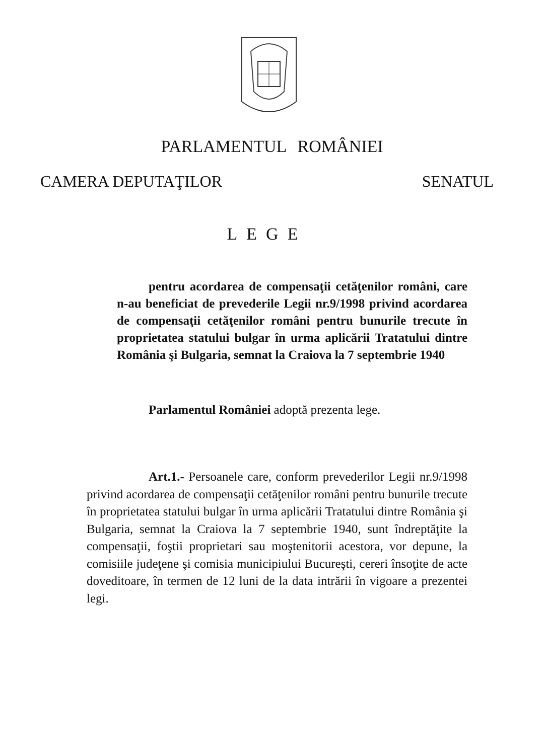PARLAMENTUL ROMÂNIEI
CAMERA DEPUTAŢILOR SENATUL
LEGE
pentru acordarea de compensaţii cetăţenilor români, care n-au beneficiat de prevederile Legii nr.9/1998 privind acordarea de compensaţii cetăţenilor români pentru bunurile trecute în proprietatea statului bulgar în urma aplicării Tratatului dintre România şi Bulgaria, semnat la Craiova la 7 septembrie 1940
Parlamentul României adoptă prezenta lege.
Art.1.- Persoanele care, conform prevederilor Legii nr.9/1998 privind acordarea de compensaţii cetăţenilor români pentru bunurile trecute în proprietatea statului bulgar în urma aplicării Tratatului dintre România şi Bulgaria, semnat la Craiova la 7 septembrie 1940, sunt îndreptăţite la compensaţii, foştii proprietari sau moştenitorii acestora, vor depune, la comisiile judeţene şi comisia municipiului Bucureşti, cereri însoţite de acte doveditoare, în termen de 12 luni de la data intrării în vigoare a prezentei legi.